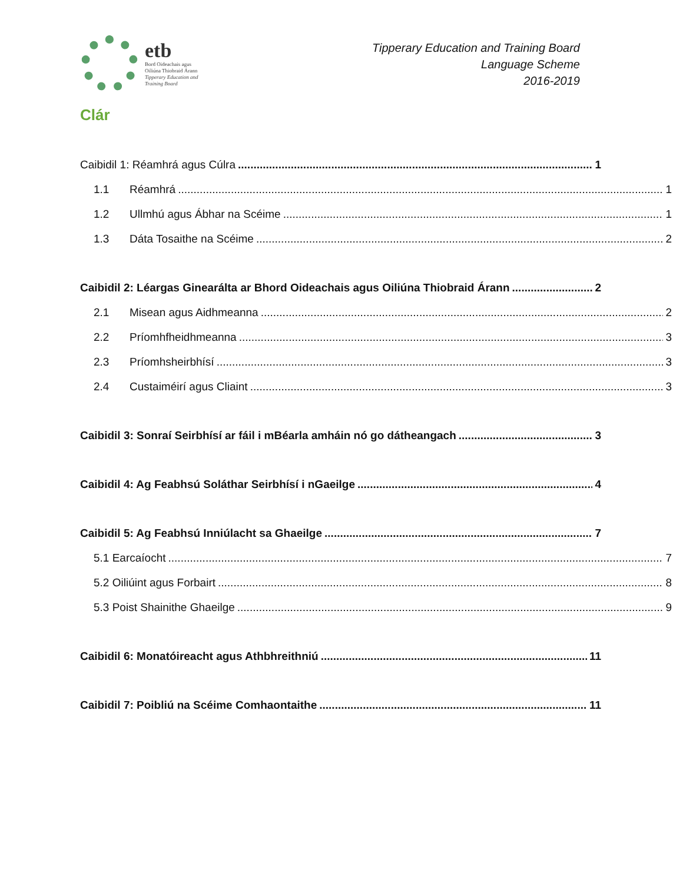etb
Bord Oideachais agus
Oiliúna Thiobraid Árann
Tipperary Education and
Training Board
Tipperary Education and Training Board
Language Scheme
2016-2019
Clár
Caibidil 1: Réamhrá agus Cúlra 1
1.1 Réamhrá 1
1.2 Ullmhú agus Ábhar na Scéime 1
1.3 Dáta Tosaithe na Scéime 2
Caibidil 2: Léargas Ginearálta ar Bhord Oideachais agus Oiliúna Thiobraid Árann 2
2.1 Misean agus Aidhmeanna 2
2.2 Príomhfheidhmeanna 3
2.3 Príomhsheirbhísí 3
2.4 Custaiméirí agus Cliaint 3
Caibidil 3: Sonraí Seirbhísí ar fáil i mBéarla amháin nó go dátheangach 3
Caibidil 4: Ag Feabhsú Soláthar Seirbhísí i nGaeilge 4
Caibidil 5: Ag Feabhsú Inniúlacht sa Ghaeilge 7
5.1 Earcaíocht 7
5.2 Oiliúint agus Forbairt 8
5.3 Poist Shainithe Ghaeilge 9
Caibidil 6: Monatóireacht agus Athbhreithniú 11
Caibidil 7: Poibliú na Scéime Comhaontaithe 11